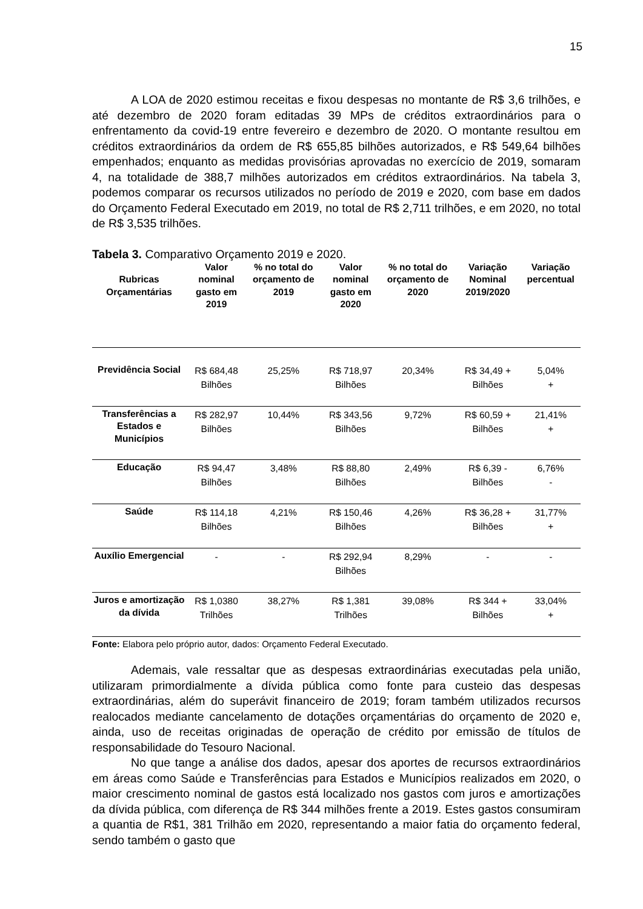15
A LOA de 2020 estimou receitas e fixou despesas no montante de R$ 3,6 trilhões, e até dezembro de 2020 foram editadas 39 MPs de créditos extraordinários para o enfrentamento da covid-19 entre fevereiro e dezembro de 2020. O montante resultou em créditos extraordinários da ordem de R$ 655,85 bilhões autorizados, e R$ 549,64 bilhões empenhados; enquanto as medidas provisórias aprovadas no exercício de 2019, somaram 4, na totalidade de 388,7 milhões autorizados em créditos extraordinários. Na tabela 3, podemos comparar os recursos utilizados no período de 2019 e 2020, com base em dados do Orçamento Federal Executado em 2019, no total de R$ 2,711 trilhões, e em 2020, no total de R$ 3,535 trilhões.
Tabela 3. Comparativo Orçamento 2019 e 2020.
| Rubricas Orçamentárias | Valor nominal gasto em 2019 | % no total do orçamento de 2019 | Valor nominal gasto em 2020 | % no total do orçamento de 2020 | Variação Nominal 2019/2020 | Variação percentual |
| --- | --- | --- | --- | --- | --- | --- |
| Previdência Social | R$ 684,48 Bilhões | 25,25% | R$ 718,97 Bilhões | 20,34% | R$ 34,49 + Bilhões | 5,04% + |
| Transferências a Estados e Municípios | R$ 282,97 Bilhões | 10,44% | R$ 343,56 Bilhões | 9,72% | R$ 60,59 + Bilhões | 21,41% + |
| Educação | R$ 94,47 Bilhões | 3,48% | R$ 88,80 Bilhões | 2,49% | R$ 6,39 - Bilhões | 6,76% - |
| Saúde | R$ 114,18 Bilhões | 4,21% | R$ 150,46 Bilhões | 4,26% | R$ 36,28 + Bilhões | 31,77% + |
| Auxílio Emergencial | - | - | R$ 292,94 Bilhões | 8,29% | - | - |
| Juros e amortização da dívida | R$ 1,0380 Trilhões | 38,27% | R$ 1,381 Trilhões | 39,08% | R$ 344 + Bilhões | 33,04% + |
Fonte: Elabora pelo próprio autor, dados: Orçamento Federal Executado.
Ademais, vale ressaltar que as despesas extraordinárias executadas pela união, utilizaram primordialmente a dívida pública como fonte para custeio das despesas extraordinárias, além do superávit financeiro de 2019; foram também utilizados recursos realocados mediante cancelamento de dotações orçamentárias do orçamento de 2020 e, ainda, uso de receitas originadas de operação de crédito por emissão de títulos de responsabilidade do Tesouro Nacional.
No que tange a análise dos dados, apesar dos aportes de recursos extraordinários em áreas como Saúde e Transferências para Estados e Municípios realizados em 2020, o maior crescimento nominal de gastos está localizado nos gastos com juros e amortizações da dívida pública, com diferença de R$ 344 milhões frente a 2019. Estes gastos consumiram a quantia de R$1, 381 Trilhão em 2020, representando a maior fatia do orçamento federal, sendo também o gasto que